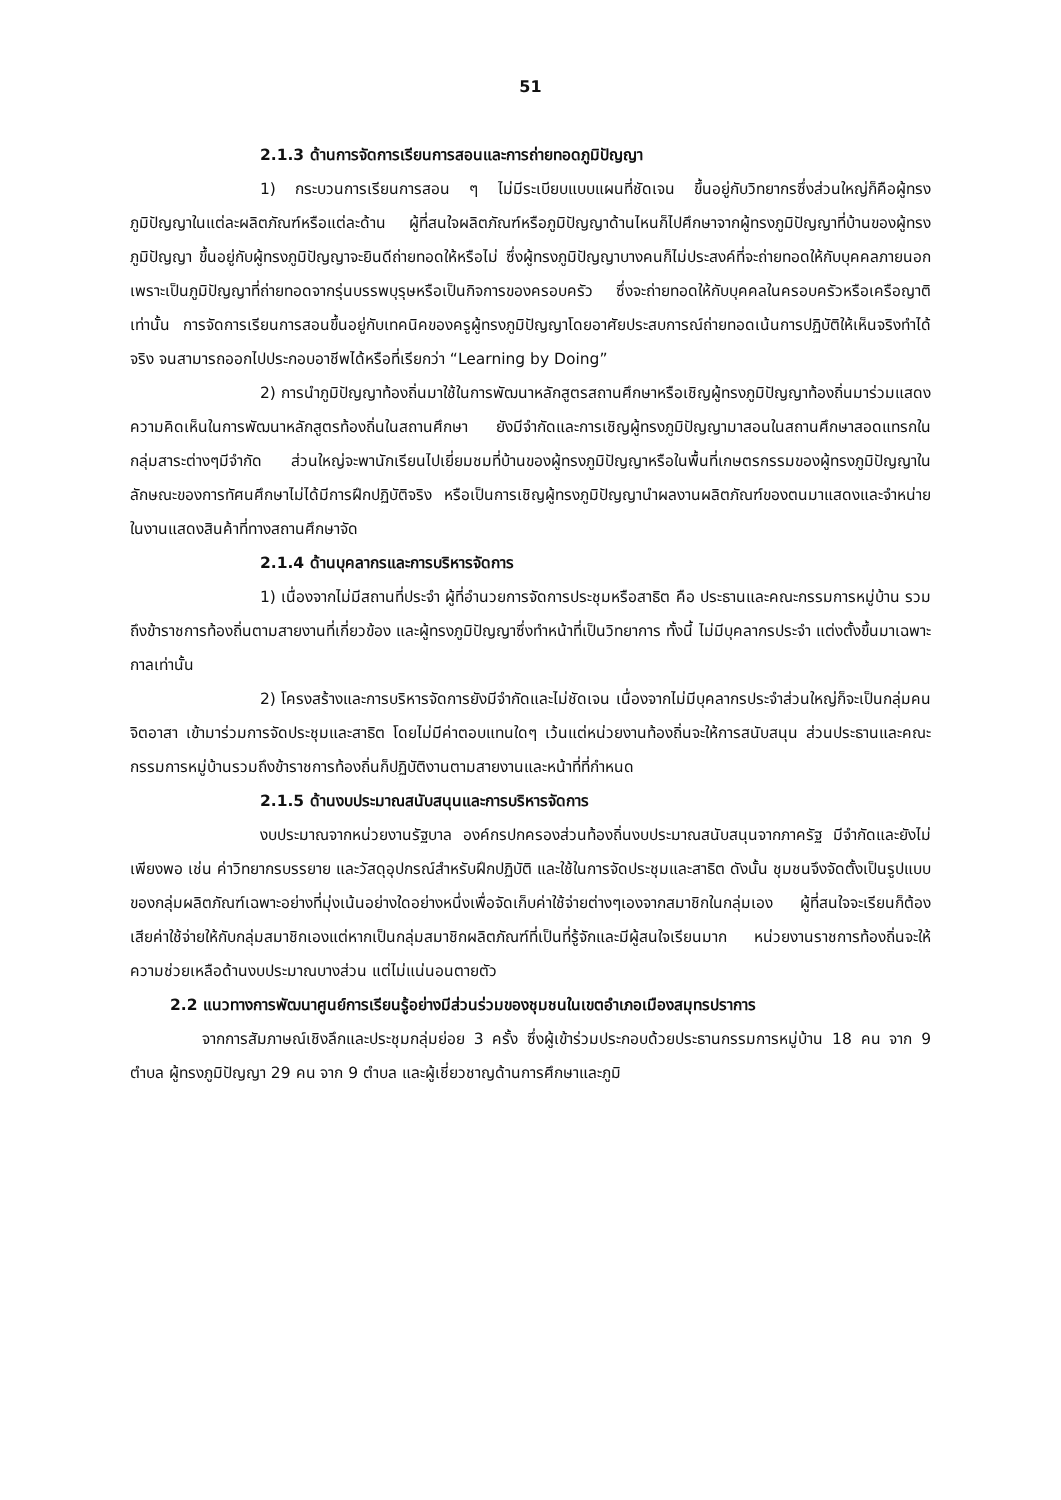51
2.1.3 ด้านการจัดการเรียนการสอนและการถ่ายทอดภูมิปัญญา
1) กระบวนการเรียนการสอน ๆ ไม่มีระเบียบแบบแผนที่ชัดเจน ขึ้นอยู่กับวิทยากรซึ่งส่วนใหญ่ก็คือผู้ทรงภูมิปัญญาในแต่ละผลิตภัณฑ์หรือแต่ละด้าน ผู้ที่สนใจผลิตภัณฑ์หรือภูมิปัญญาด้านไหนก็ไปศึกษาจากผู้ทรงภูมิปัญญาที่บ้านของผู้ทรงภูมิปัญญา ขึ้นอยู่กับผู้ทรงภูมิปัญญาจะยินดีถ่ายทอดให้หรือไม่ ซึ่งผู้ทรงภูมิปัญญาบางคนก็ไม่ประสงค์ที่จะถ่ายทอดให้กับบุคคลภายนอก เพราะเป็นภูมิปัญญาที่ถ่ายทอดจากรุ่นบรรพบุรุษหรือเป็นกิจการของครอบครัว ซึ่งจะถ่ายทอดให้กับบุคคลในครอบครัวหรือเครือญาติเท่านั้น การจัดการเรียนการสอนขึ้นอยู่กับเทคนิคของครูผู้ทรงภูมิปัญญาโดยอาศัยประสบการณ์ถ่ายทอดเน้นการปฏิบัติให้เห็นจริงทำได้จริง จนสามารถออกไปประกอบอาชีพได้หรือที่เรียกว่า “Learning by Doing”
2) การนำภูมิปัญญาท้องถิ่นมาใช้ในการพัฒนาหลักสูตรสถานศึกษาหรือเชิญผู้ทรงภูมิปัญญาท้องถิ่นมาร่วมแสดงความคิดเห็นในการพัฒนาหลักสูตรท้องถิ่นในสถานศึกษา ยังมีจำกัดและการเชิญผู้ทรงภูมิปัญญามาสอนในสถานศึกษาสอดแทรกในกลุ่มสาระต่างๆมีจำกัด ส่วนใหญ่จะพานักเรียนไปเยี่ยมชมที่บ้านของผู้ทรงภูมิปัญญาหรือในพื้นที่เกษตรกรรมของผู้ทรงภูมิปัญญาในลักษณะของการทัศนศึกษาไม่ได้มีการฝึกปฏิบัติจริง หรือเป็นการเชิญผู้ทรงภูมิปัญญานำผลงานผลิตภัณฑ์ของตนมาแสดงและจำหน่ายในงานแสดงสินค้าที่ทางสถานศึกษาจัด
2.1.4 ด้านบุคลากรและการบริหารจัดการ
1) เนื่องจากไม่มีสถานที่ประจำ ผู้ที่อำนวยการจัดการประชุมหรือสาธิต คือ ประธานและคณะกรรมการหมู่บ้าน รวมถึงข้าราชการท้องถิ่นตามสายงานที่เกี่ยวข้อง และผู้ทรงภูมิปัญญาซึ่งทำหน้าที่เป็นวิทยาการ ทั้งนี้ ไม่มีบุคลากรประจำ แต่งตั้งขึ้นมาเฉพาะกาลเท่านั้น
2) โครงสร้างและการบริหารจัดการยังมีจำกัดและไม่ชัดเจน เนื่องจากไม่มีบุคลากรประจำส่วนใหญ่ก็จะเป็นกลุ่มคนจิตอาสา เข้ามาร่วมการจัดประชุมและสาธิต โดยไม่มีค่าตอบแทนใดๆ เว้นแต่หน่วยงานท้องถิ่นจะให้การสนับสนุน ส่วนประธานและคณะกรรมการหมู่บ้านรวมถึงข้าราชการท้องถิ่นก็ปฏิบัติงานตามสายงานและหน้าที่ที่กำหนด
2.1.5 ด้านงบประมาณสนับสนุนและการบริหารจัดการ
งบประมาณจากหน่วยงานรัฐบาล องค์กรปกครองส่วนท้องถิ่นงบประมาณสนับสนุนจากภาครัฐ มีจำกัดและยังไม่เพียงพอ เช่น ค่าวิทยากรบรรยาย และวัสดุอุปกรณ์สำหรับฝึกปฏิบัติ และใช้ในการจัดประชุมและสาธิต ดังนั้น ชุมชนจึงจัดตั้งเป็นรูปแบบของกลุ่มผลิตภัณฑ์เฉพาะอย่างที่มุ่งเน้นอย่างใดอย่างหนึ่งเพื่อจัดเก็บค่าใช้จ่ายต่างๆเองจากสมาชิกในกลุ่มเอง ผู้ที่สนใจจะเรียนก็ต้องเสียค่าใช้จ่ายให้กับกลุ่มสมาชิกเองแต่หากเป็นกลุ่มสมาชิกผลิตภัณฑ์ที่เป็นที่รู้จักและมีผู้สนใจเรียนมาก หน่วยงานราชการท้องถิ่นจะให้ความช่วยเหลือด้านงบประมาณบางส่วน แต่ไม่แน่นอนตายตัว
2.2 แนวทางการพัฒนาศูนย์การเรียนรู้อย่างมีส่วนร่วมของชุมชนในเขตอำเภอเมืองสมุทรปราการ
จากการสัมภาษณ์เชิงลึกและประชุมกลุ่มย่อย 3 ครั้ง ซึ่งผู้เข้าร่วมประกอบด้วยประธานกรรมการหมู่บ้าน 18 คน จาก 9 ตำบล ผู้ทรงภูมิปัญญา 29 คน จาก 9 ตำบล และผู้เชี่ยวชาญด้านการศึกษาและภูมิ